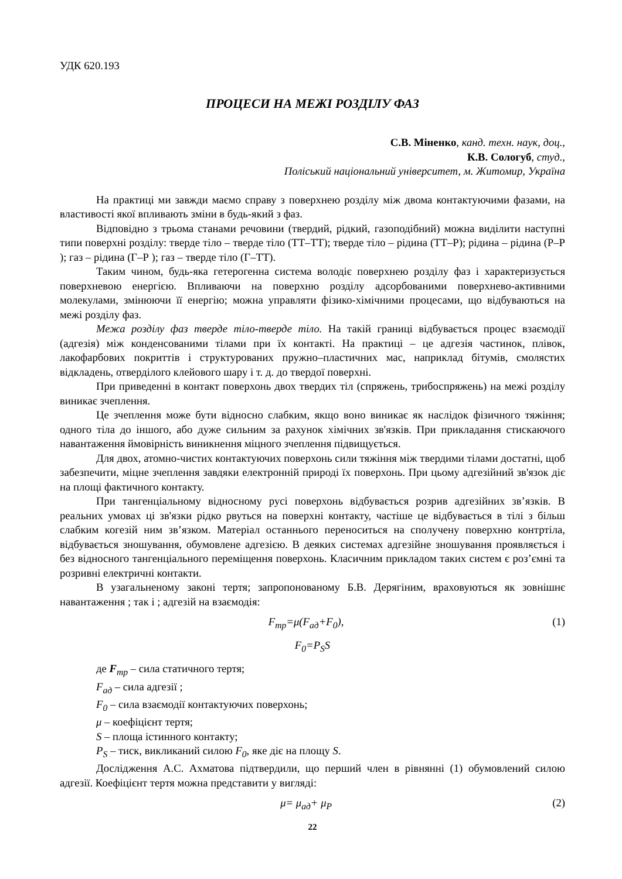УДК 620.193
ПРОЦЕСИ НА МЕЖІ РОЗДІЛУ ФАЗ
С.В. Міненко, канд. техн. наук, доц.,
К.В. Сологуб, студ.,
Поліський національний університет, м. Житомир, Україна
На практиці ми завжди маємо справу з поверхнею розділу між двома контактуючими фазами, на властивості якої впливають зміни в будь-який з фаз.
Відповідно з трьома станами речовини (твердий, рідкий, газоподібний) можна виділити наступні типи поверхні розділу: тверде тіло – тверде тіло (ТТ–ТТ); тверде тіло – рідина (ТТ–Р); рідина – рідина (Р–Р ); газ – рідина (Г–Р ); газ – тверде тіло (Г–ТТ).
Таким чином, будь-яка гетерогенна система володіє поверхнею розділу фаз і характеризується поверхневою енергією. Впливаючи на поверхню розділу адсорбованими поверхнево-активними молекулами, змінюючи її енергію; можна управляти фізико-хімічними процесами, що відбуваються на межі розділу фаз.
Межа розділу фаз тверде тіло-тверде тіло. На такій границі відбувається процес взаємодії (адгезія) між конденсованими тілами при їх контакті. На практиці – це адгезія частинок, плівок, лакофарбових покриттів і структурованих пружно–пластичних мас, наприклад бітумів, смолястих відкладень, отверділого клейового шару і т. д. до твердої поверхні.
При приведенні в контакт поверхонь двох твердих тіл (спряжень, трибоспряжень) на межі розділу виникає зчеплення.
Це зчеплення може бути відносно слабким, якщо воно виникає як наслідок фізичного тяжіння; одного тіла до іншого, або дуже сильним за рахунок хімічних зв'язків. При прикладання стискаючого навантаження ймовірність виникнення міцного зчеплення підвищується.
Для двох, атомно-чистих контактуючих поверхонь сили тяжіння між твердими тілами достатні, щоб забезпечити, міцне зчеплення завдяки електронній природі їх поверхонь. При цьому адгезійний зв'язок діє на площі фактичного контакту.
При тангенціальному відносному русі поверхонь відбувається розрив адгезійних зв’язків. В реальних умовах ці зв'язки рідко рвуться на поверхні контакту, частіше це відбувається в тілі з більш слабким когезій ним зв’язком. Матеріал останнього переноситься на сполучену поверхню контртіла, відбувається зношування, обумовлене адгезією. В деяких системах адгезійне зношування проявляється і без відносного тангенціального переміщення поверхонь. Класичним прикладом таких систем є роз’ємні та розривні електричні контакти.
В узагальненому законі тертя; запропонованому Б.В. Дерягіним, враховуються як зовнішнє навантаження ; так і ; адгезій на взаємодія:
F<sub>тр</sub>=μ(F<sub>ад</sub>+F<sub>0</sub>), (1)
F<sub>0</sub>=P<sub>S</sub>S
де F<sub>тр</sub> – сила статичного тертя;
F<sub>ад</sub> – сила адгезії ;
F<sub>0</sub> – сила взаємодії контактуючих поверхонь;
μ – коефіцієнт тертя;
S – площа істинного контакту;
P<sub>S</sub> – тиск, викликаний силою F<sub>0</sub>, яке діє на площу S.
Дослідження А.С. Ахматова підтвердили, що перший член в рівнянні (1) обумовлений силою адгезії. Коефіцієнт тертя можна представити у вигляді:
μ= μ<sub>ад</sub>+ μ<sub>P</sub> (2)
22